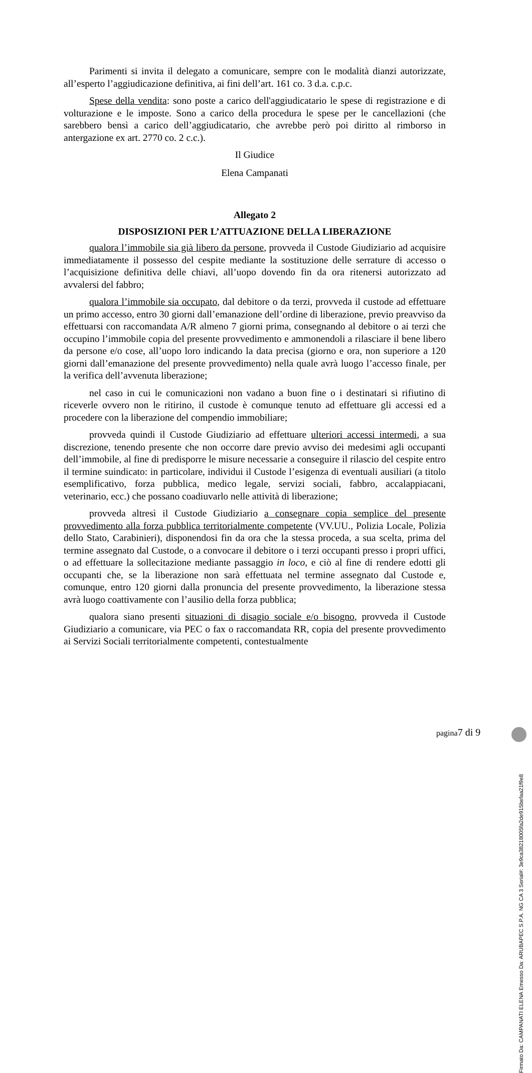Parimenti si invita il delegato a comunicare, sempre con le modalità dianzi autorizzate, all’esperto l’aggiudicazione definitiva, ai fini dell’art. 161 co. 3 d.a. c.p.c.
Spese della vendita: sono poste a carico dell'aggiudicatario le spese di registrazione e di volturazione e le imposte. Sono a carico della procedura le spese per le cancellazioni (che sarebbero bensì a carico dell’aggiudicatario, che avrebbe però poi diritto al rimborso in antergazione ex art. 2770 co. 2 c.c.).
Il Giudice
Elena Campanati
Allegato 2
DISPOSIZIONI PER L’ATTUAZIONE DELLA LIBERAZIONE
qualora l’immobile sia già libero da persone, provveda il Custode Giudiziario ad acquisire immediatamente il possesso del cespite mediante la sostituzione delle serrature di accesso o l’acquisizione definitiva delle chiavi, all’uopo dovendo fin da ora ritenersi autorizzato ad avvalersi del fabbro;
qualora l’immobile sia occupato, dal debitore o da terzi, provveda il custode ad effettuare un primo accesso, entro 30 giorni dall’emanazione dell’ordine di liberazione, previo preavviso da effettuarsi con raccomandata A/R almeno 7 giorni prima, consegnando al debitore o ai terzi che occupino l’immobile copia del presente provvedimento e ammonendoli a rilasciare il bene libero da persone e/o cose, all’uopo loro indicando la data precisa (giorno e ora, non superiore a 120 giorni dall’emanazione del presente provvedimento) nella quale avrà luogo l’accesso finale, per la verifica dell’avvenuta liberazione;
nel caso in cui le comunicazioni non vadano a buon fine o i destinatari si rifiutino di riceverle ovvero non le ritirino, il custode è comunque tenuto ad effettuare gli accessi ed a procedere con la liberazione del compendio immobiliare;
provveda quindi il Custode Giudiziario ad effettuare ulteriori accessi intermedi, a sua discrezione, tenendo presente che non occorre dare previo avviso dei medesimi agli occupanti dell’immobile, al fine di predisporre le misure necessarie a conseguire il rilascio del cespite entro il termine suindicato: in particolare, individui il Custode l’esigenza di eventuali ausiliari (a titolo esemplificativo, forza pubblica, medico legale, servizi sociali, fabbro, accalappiacani, veterinario, ecc.) che possano coadiuvarlo nelle attività di liberazione;
provveda altresì il Custode Giudiziario a consegnare copia semplice del presente provvedimento alla forza pubblica territorialmente competente (VV.UU., Polizia Locale, Polizia dello Stato, Carabinieri), disponendosi fin da ora che la stessa proceda, a sua scelta, prima del termine assegnato dal Custode, o a convocare il debitore o i terzi occupanti presso i propri uffici, o ad effettuare la sollecitazione mediante passaggio in loco, e ciò al fine di rendere edotti gli occupanti che, se la liberazione non sarà effettuata nel termine assegnato dal Custode e, comunque, entro 120 giorni dalla pronuncia del presente provvedimento, la liberazione stessa avrà luogo coattivamente con l’ausilio della forza pubblica;
qualora siano presenti situazioni di disagio sociale e/o bisogno, provveda il Custode Giudiziario a comunicare, via PEC o fax o raccomandata RR, copia del presente provvedimento ai Servizi Sociali territorialmente competenti, contestualmente
Firmato Da: CAMPANATI ELENA Emesso Da: ARUBAPEC S.P.A. NG CA 3 Serial#: 3e9ca38218005fa2de915befaa21f9e8
pagina7 di 9